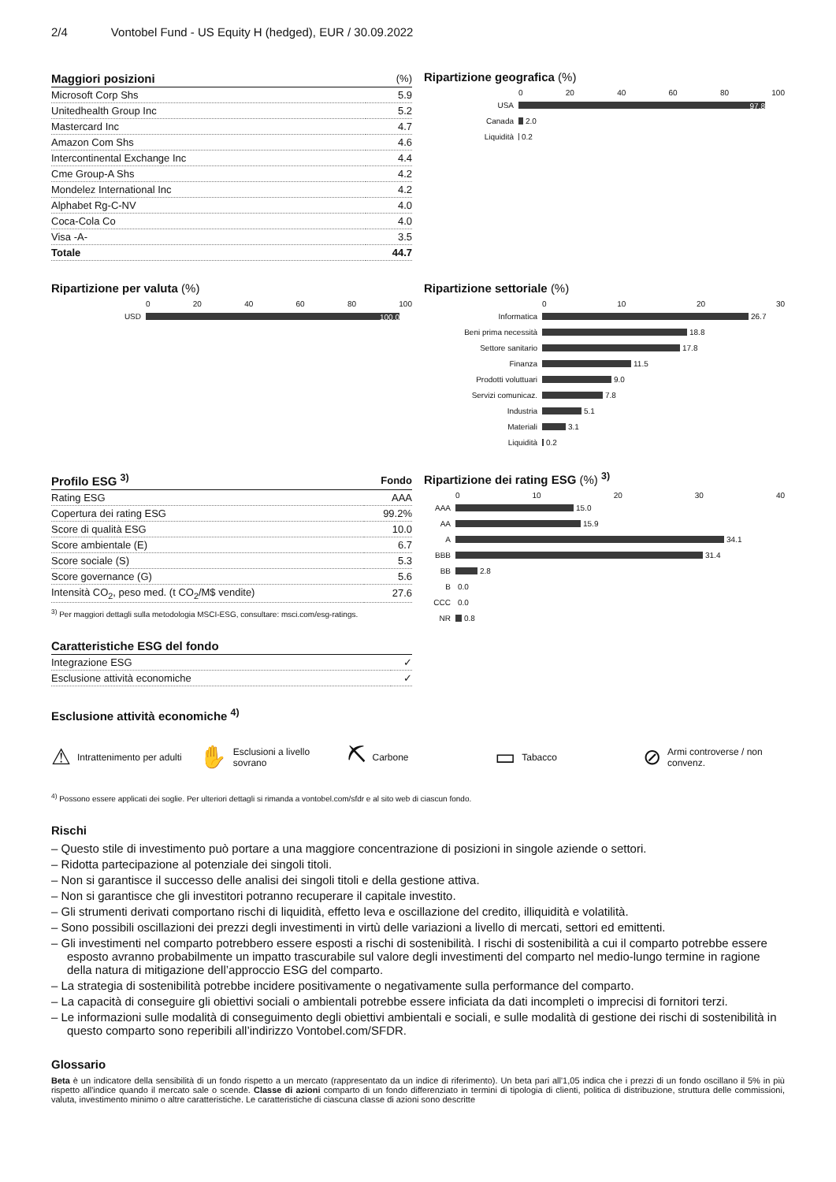2/4 Vontobel Fund - US Equity H (hedged), EUR / 30.09.2022
| Maggiori posizioni | (%) |
| --- | --- |
| Microsoft Corp Shs | 5.9 |
| Unitedhealth Group Inc | 5.2 |
| Mastercard Inc | 4.7 |
| Amazon Com Shs | 4.6 |
| Intercontinental Exchange Inc | 4.4 |
| Cme Group-A Shs | 4.2 |
| Mondelez International Inc | 4.2 |
| Alphabet Rg-C-NV | 4.0 |
| Coca-Cola Co | 4.0 |
| Visa -A- | 3.5 |
| Totale | 44.7 |
Ripartizione geografica (%)
0 20 40 60 80 100
USA 97.8
Canada 2.0
Liquidità 0.2
Ripartizione per valuta (%)
0 20 40 60 80 100
USD 100.0
Ripartizione settoriale (%)
0 10 20 30
Informatica 26.7
Beni prima necessità 18.8
Settore sanitario 17.8
Finanza 11.5
Prodotti voluttuari 9.0
Servizi comunicaz. 7.8
Industria 5.1
Materiali 3.1
Liquidità 0.2
| Profilo ESG <sup>3)</sup> | Fondo |
| --- | --- |
| Rating ESG | AAA |
| Copertura dei rating ESG | 99.2% |
| Score di qualità ESG | 10.0 |
| Score ambientale (E) | 6.7 |
| Score sociale (S) | 5.3 |
| Score governance (G) | 5.6 |
| Intensità CO<sub>2</sub>, peso med. (t CO<sub>2</sub>/M$ vendite) | 27.6 |
<sup>3)</sup> Per maggiori dettagli sulla metodologia MSCI-ESG, consultare: msci.com/esg-ratings.
| Caratteristiche ESG del fondo | |
| --- | --- |
| Integrazione ESG | ✓ |
| Esclusione attività economiche | ✓ |
Ripartizione dei rating ESG (%) <sup>3)</sup>
0 10 20 30 40
AAA 15.0
AA 15.9
A 34.1
BBB 31.4
BB 2.8
B 0.0
CCC 0.0
NR 0.8
Esclusione attività economiche <sup>4)</sup>
⚠ Intrattenimento per adulti
✋ Esclusioni a livello sovrano
⛏ Carbone
▭ Tabacco
⊘ Armi controverse / non convenz.
<sup>4)</sup> Possono essere applicati dei soglie. Per ulteriori dettagli si rimanda a vontobel.com/sfdr e al sito web di ciascun fondo.
Rischi
– Questo stile di investimento può portare a una maggiore concentrazione di posizioni in singole aziende o settori.
– Ridotta partecipazione al potenziale dei singoli titoli.
– Non si garantisce il successo delle analisi dei singoli titoli e della gestione attiva.
– Non si garantisce che gli investitori potranno recuperare il capitale investito.
– Gli strumenti derivati comportano rischi di liquidità, effetto leva e oscillazione del credito, illiquidità e volatilità.
– Sono possibili oscillazioni dei prezzi degli investimenti in virtù delle variazioni a livello di mercati, settori ed emittenti.
– Gli investimenti nel comparto potrebbero essere esposti a rischi di sostenibilità. I rischi di sostenibilità a cui il comparto potrebbe essere esposto avranno probabilmente un impatto trascurabile sul valore degli investimenti del comparto nel medio-lungo termine in ragione della natura di mitigazione dell’approccio ESG del comparto.
– La strategia di sostenibilità potrebbe incidere positivamente o negativamente sulla performance del comparto.
– La capacità di conseguire gli obiettivi sociali o ambientali potrebbe essere inficiata da dati incompleti o imprecisi di fornitori terzi.
– Le informazioni sulle modalità di conseguimento degli obiettivi ambientali e sociali, e sulle modalità di gestione dei rischi di sostenibilità in questo comparto sono reperibili all’indirizzo Vontobel.com/SFDR.
Glossario
Beta è un indicatore della sensibilità di un fondo rispetto a un mercato (rappresentato da un indice di riferimento). Un beta pari all'1,05 indica che i prezzi di un fondo oscillano il 5% in più rispetto all'indice quando il mercato sale o scende. Classe di azioni comparto di un fondo differenziato in termini di tipologia di clienti, politica di distribuzione, struttura delle commissioni, valuta, investimento minimo o altre caratteristiche. Le caratteristiche di ciascuna classe di azioni sono descritte